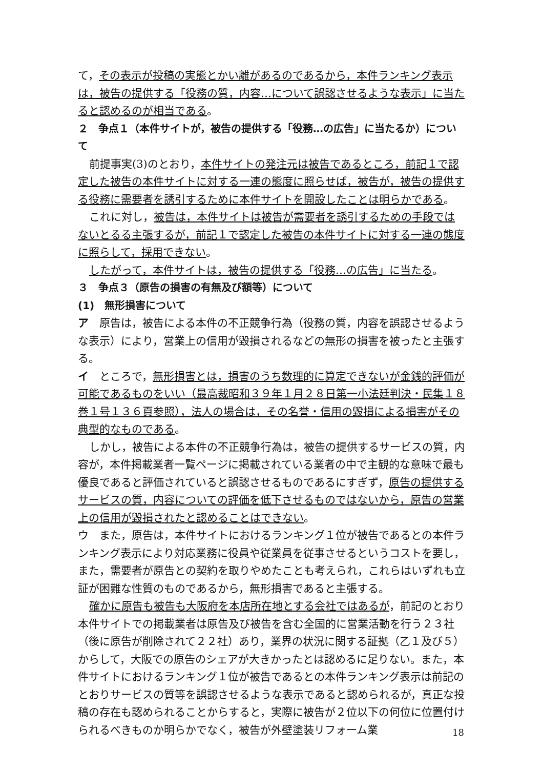て，その表示が投稿の実態とかい離があるのであるから，本件ランキング表示は，被告の提供する「役務の質，内容…について誤認させるような表示」に当たると認めるのが相当である。
２　争点１（本件サイトが，被告の提供する「役務…の広告」に当たるか）について
前提事実(3)のとおり，本件サイトの発注元は被告であるところ，前記１で認定した被告の本件サイトに対する一連の態度に照らせば，被告が，被告の提供する役務に需要者を誘引するために本件サイトを開設したことは明らかである。
これに対し，被告は，本件サイトは被告が需要者を誘引するための手段ではないとるる主張するが，前記１で認定した被告の本件サイトに対する一連の態度に照らして，採用できない。
したがって，本件サイトは，被告の提供する「役務…の広告」に当たる。
３　争点３（原告の損害の有無及び額等）について
(1)　無形損害について
ア　原告は，被告による本件の不正競争行為（役務の質，内容を誤認させるような表示）により，営業上の信用が毀損されるなどの無形の損害を被ったと主張する。
イ　ところで，無形損害とは，損害のうち数理的に算定できないが金銭的評価が可能であるものをいい（最高裁昭和３９年１月２８日第一小法廷判決・民集１８巻１号１３６頁参照），法人の場合は，その名誉・信用の毀損による損害がその典型的なものである。
しかし，被告による本件の不正競争行為は，被告の提供するサービスの質，内容が，本件掲載業者一覧ページに掲載されている業者の中で主観的な意味で最も優良であると評価されていると誤認させるものであるにすぎず，原告の提供するサービスの質，内容についての評価を低下させるものではないから，原告の営業上の信用が毀損されたと認めることはできない。
ウ　また，原告は，本件サイトにおけるランキング１位が被告であるとの本件ランキング表示により対応業務に役員や従業員を従事させるというコストを要し，また，需要者が原告との契約を取りやめたことも考えられ，これらはいずれも立証が困難な性質のものであるから，無形損害であると主張する。
確かに原告も被告も大阪府を本店所在地とする会社ではあるが，前記のとおり本件サイトでの掲載業者は原告及び被告を含む全国的に営業活動を行う２３社（後に原告が削除されて２２社）あり，業界の状況に関する証拠（乙１及び５）からして，大阪での原告のシェアが大きかったとは認めるに足りない。また，本件サイトにおけるランキング１位が被告であるとの本件ランキング表示は前記のとおりサービスの質等を誤認させるような表示であると認められるが，真正な投稿の存在も認められることからすると，実際に被告が２位以下の何位に位置付けられるべきものか明らかでなく，被告が外壁塗装リフォーム業
18